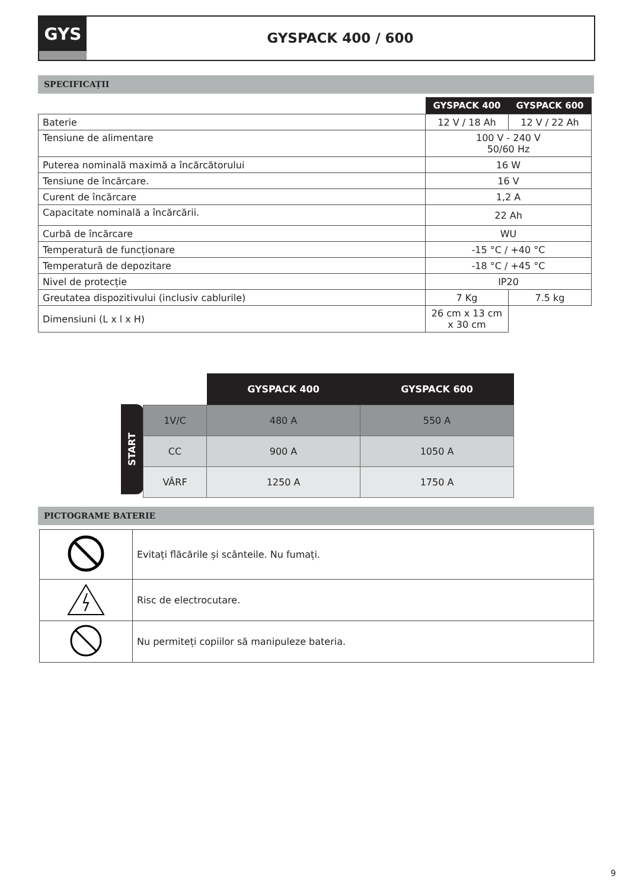GYS
GYSPACK 400 / 600
SPECIFICAȚII
| | GYSPACK 400 | GYSPACK 600 |
| Baterie | 12 V / 18 Ah | 12 V / 22 Ah |
| Tensiune de alimentare | 100 V - 240 V 50/60 Hz | |
| Puterea nominală maximă a încărcătorului | 16 W | |
| Tensiune de încărcare. | 16 V | |
| Curent de încărcare | 1,2 A | |
| Capacitate nominală a încărcării. | 22 Ah | |
| Curbă de încărcare | WU | |
| Temperatură de funcționare | -15 °C / +40 °C | |
| Temperatură de depozitare | -18 °C / +45 °C | |
| Nivel de protecție | IP20 | |
| Greutatea dispozitivului (inclusiv cablurile) | 7 Kg | 7.5 kg |
| Dimensiuni (L x l x H) | 26 cm x 13 cm x 30 cm | |
START
| | GYSPACK 400 | GYSPACK 600 |
| 1V/C | 480 A | 550 A |
| CC | 900 A | 1050 A |
| VÂRF | 1250 A | 1750 A |
PICTOGRAME BATERIE
| | Evitați flăcările și scânteile. Nu fumați. |
| | Risc de electrocutare. |
| | Nu permiteți copiilor să manipuleze bateria. |
9